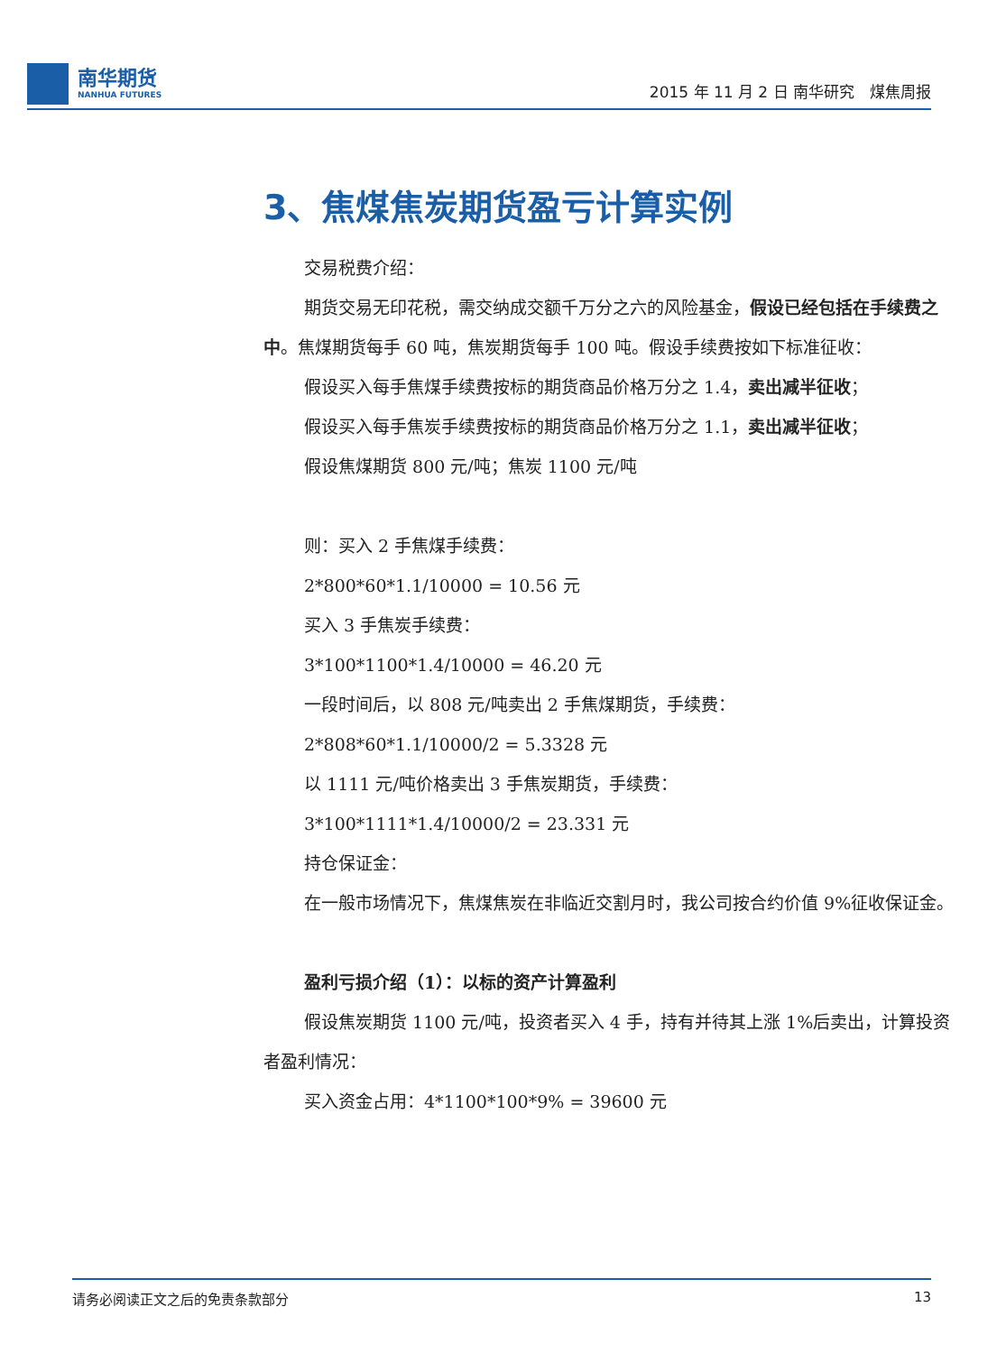南华期货
NANHUA FUTURES
2015 年 11 月 2 日 南华研究　煤焦周报
3、焦煤焦炭期货盈亏计算实例
交易税费介绍：
期货交易无印花税，需交纳成交额千万分之六的风险基金，假设已经包括在手续费之中。焦煤期货每手 60 吨，焦炭期货每手 100 吨。假设手续费按如下标准征收：
假设买入每手焦煤手续费按标的期货商品价格万分之 1.4，卖出减半征收；
假设买入每手焦炭手续费按标的期货商品价格万分之 1.1，卖出减半征收；
假设焦煤期货 800 元/吨；焦炭 1100 元/吨
则：买入 2 手焦煤手续费：
2*800*60*1.1/10000 = 10.56 元
买入 3 手焦炭手续费：
3*100*1100*1.4/10000 = 46.20 元
一段时间后，以 808 元/吨卖出 2 手焦煤期货，手续费：
2*808*60*1.1/10000/2 = 5.3328 元
以 1111 元/吨价格卖出 3 手焦炭期货，手续费：
3*100*1111*1.4/10000/2 = 23.331 元
持仓保证金：
在一般市场情况下，焦煤焦炭在非临近交割月时，我公司按合约价值 9%征收保证金。
盈利亏损介绍（1）：以标的资产计算盈利
假设焦炭期货 1100 元/吨，投资者买入 4 手，持有并待其上涨 1%后卖出，计算投资者盈利情况：
买入资金占用：4*1100*100*9% = 39600 元
请务必阅读正文之后的免责条款部分 13